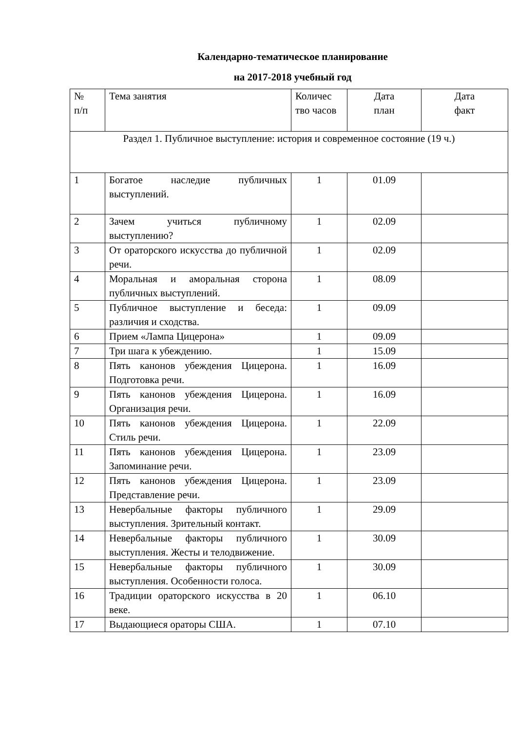Календарно-тематическое планирование
на 2017-2018 учебный год
| № п/п | Тема занятия | Количес тво часов | Дата план | Дата факт |
| Раздел 1. Публичное выступление: история и современное состояние (19 ч.) | | | | |
| 1 | Богатое наследие публичных выступлений. | 1 | 01.09 | |
| 2 | Зачем учиться публичному выступлению? | 1 | 02.09 | |
| 3 | От ораторского искусства до публичной речи. | 1 | 02.09 | |
| 4 | Моральная и аморальная сторона публичных выступлений. | 1 | 08.09 | |
| 5 | Публичное выступление и беседа: различия и сходства. | 1 | 09.09 | |
| 6 | Прием «Лампа Цицерона» | 1 | 09.09 | |
| 7 | Три шага к убеждению. | 1 | 15.09 | |
| 8 | Пять канонов убеждения Цицерона. Подготовка речи. | 1 | 16.09 | |
| 9 | Пять канонов убеждения Цицерона. Организация речи. | 1 | 16.09 | |
| 10 | Пять канонов убеждения Цицерона. Стиль речи. | 1 | 22.09 | |
| 11 | Пять канонов убеждения Цицерона. Запоминание речи. | 1 | 23.09 | |
| 12 | Пять канонов убеждения Цицерона. Представление речи. | 1 | 23.09 | |
| 13 | Невербальные факторы публичного выступления. Зрительный контакт. | 1 | 29.09 | |
| 14 | Невербальные факторы публичного выступления. Жесты и телодвижение. | 1 | 30.09 | |
| 15 | Невербальные факторы публичного выступления. Особенности голоса. | 1 | 30.09 | |
| 16 | Традиции ораторского искусства в 20 веке. | 1 | 06.10 | |
| 17 | Выдающиеся ораторы США. | 1 | 07.10 | |